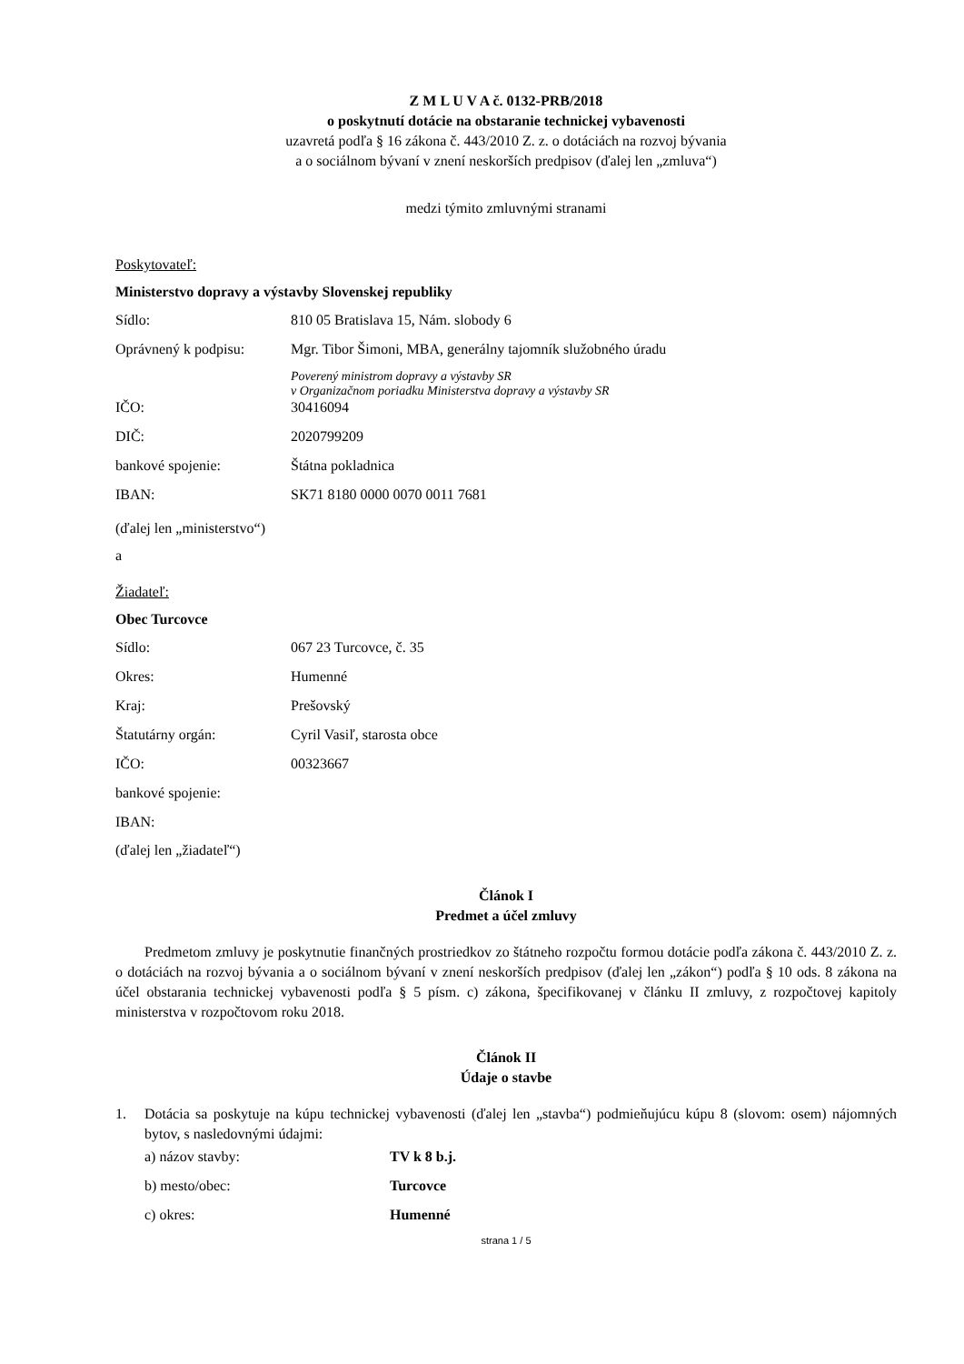Z M L U V A č. 0132-PRB/2018
o poskytnutí dotácie na obstaranie technickej vybavenosti
uzavretá podľa § 16 zákona č. 443/2010 Z. z. o dotáciách na rozvoj bývania
a o sociálnom bývaní v znení neskorších predpisov (ďalej len „zmluva“)
medzi týmito zmluvnými stranami
Poskytovateľ:
Ministerstvo dopravy a výstavby Slovenskej republiky
Sídlo: 810 05 Bratislava 15, Nám. slobody 6
Oprávnený k podpisu: Mgr. Tibor Šimoni, MBA, generálny tajomník služobného úradu
Poverený ministrom dopravy a výstavby SR
v Organizačnom poriadku Ministerstva dopravy a výstavby SR
IČO: 30416094
DIČ: 2020799209
bankové spojenie: Štátna pokladnica
IBAN: SK71 8180 0000 0070 0011 7681
(ďalej len „ministerstvo“)
a
Žiadateľ:
Obec Turcovce
Sídlo: 067 23 Turcovce, č. 35
Okres: Humenné
Kraj: Prešovský
Štatutárny orgán: Cyril Vasiľ, starosta obce
IČO: 00323667
bankové spojenie:
IBAN:
(ďalej len „žiadateľ“)
Článok I
Predmet a účel zmluvy
Predmetom zmluvy je poskytnutie finančných prostriedkov zo štátneho rozpočtu formou dotácie podľa zákona č. 443/2010 Z. z. o dotáciách na rozvoj bývania a o sociálnom bývaní v znení neskorších predpisov (ďalej len „zákon“) podľa § 10 ods. 8 zákona na účel obstarania technickej vybavenosti podľa § 5 písm. c) zákona, špecifikovanej v článku II zmluvy, z rozpočtovej kapitoly ministerstva v rozpočtovom roku 2018.
Článok II
Údaje o stavbe
1. Dotácia sa poskytuje na kúpu technickej vybavenosti (ďalej len „stavba“) podmieňujúcu kúpu 8 (slovom: osem) nájomných bytov, s nasledovnými údajmi:
a) názov stavby: TV k 8 b.j.
b) mesto/obec: Turcovce
c) okres: Humenné
strana 1 / 5